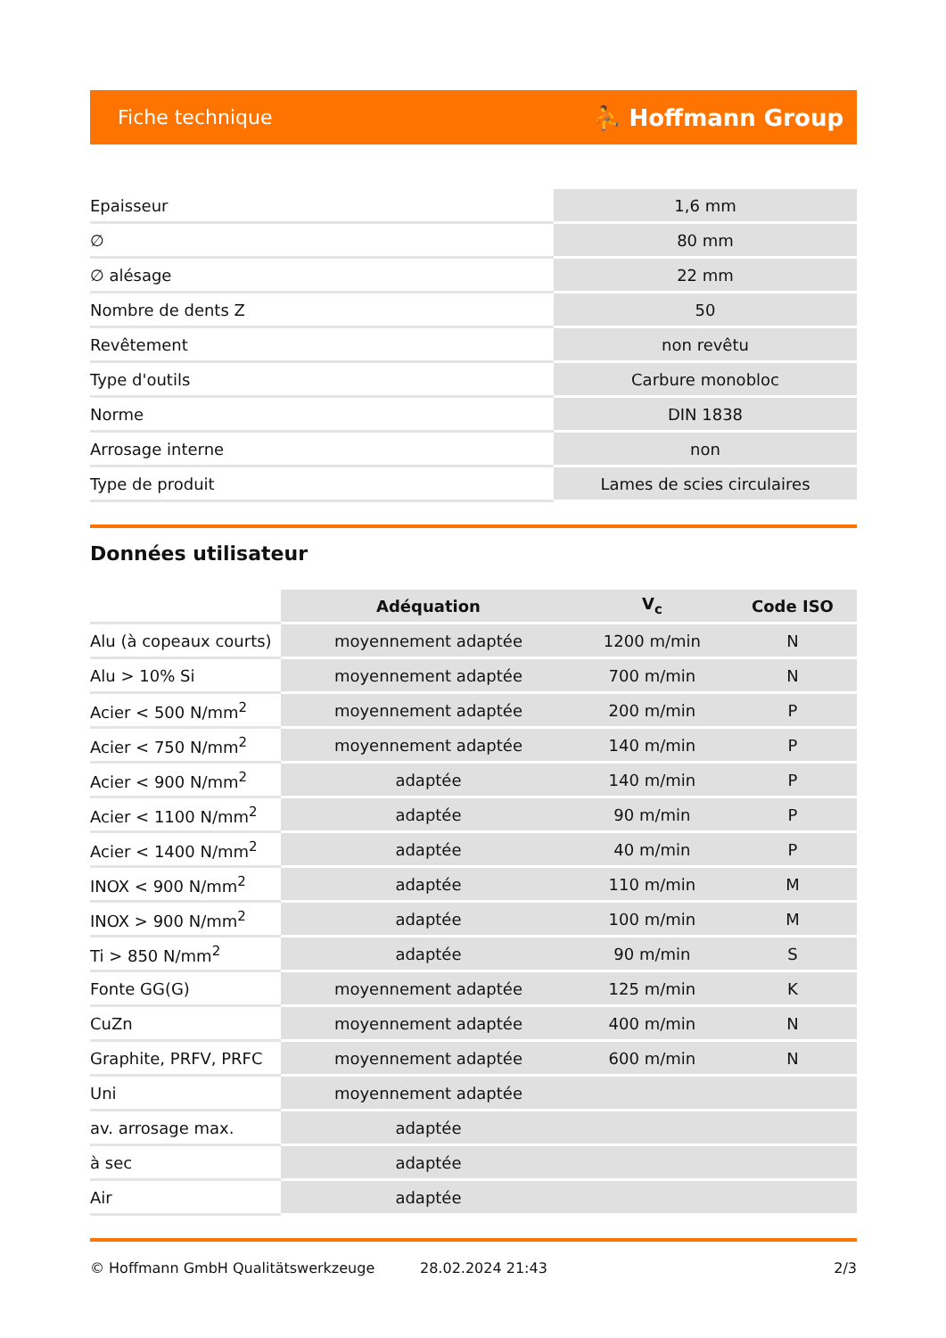Fiche technique ⛹ Hoffmann Group
| Epaisseur | 1,6 mm |
| ∅ | 80 mm |
| ∅ alésage | 22 mm |
| Nombre de dents Z | 50 |
| Revêtement | non revêtu |
| Type d'outils | Carbure monobloc |
| Norme | DIN 1838 |
| Arrosage interne | non |
| Type de produit | Lames de scies circulaires |
Données utilisateur
| | Adéquation | V<sub>c</sub> | Code ISO |
| Alu (à copeaux courts) | moyennement adaptée | 1200 m/min | N |
| Alu > 10% Si | moyennement adaptée | 700 m/min | N |
| Acier < 500 N/mm<sup>2</sup> | moyennement adaptée | 200 m/min | P |
| Acier < 750 N/mm<sup>2</sup> | moyennement adaptée | 140 m/min | P |
| Acier < 900 N/mm<sup>2</sup> | adaptée | 140 m/min | P |
| Acier < 1100 N/mm<sup>2</sup> | adaptée | 90 m/min | P |
| Acier < 1400 N/mm<sup>2</sup> | adaptée | 40 m/min | P |
| INOX < 900 N/mm<sup>2</sup> | adaptée | 110 m/min | M |
| INOX > 900 N/mm<sup>2</sup> | adaptée | 100 m/min | M |
| Ti > 850 N/mm<sup>2</sup> | adaptée | 90 m/min | S |
| Fonte GG(G) | moyennement adaptée | 125 m/min | K |
| CuZn | moyennement adaptée | 400 m/min | N |
| Graphite, PRFV, PRFC | moyennement adaptée | 600 m/min | N |
| Uni | moyennement adaptée | | |
| av. arrosage max. | adaptée | | |
| à sec | adaptée | | |
| Air | adaptée | | |
© Hoffmann GmbH Qualitätswerkzeuge 28.02.2024 21:43 2/3